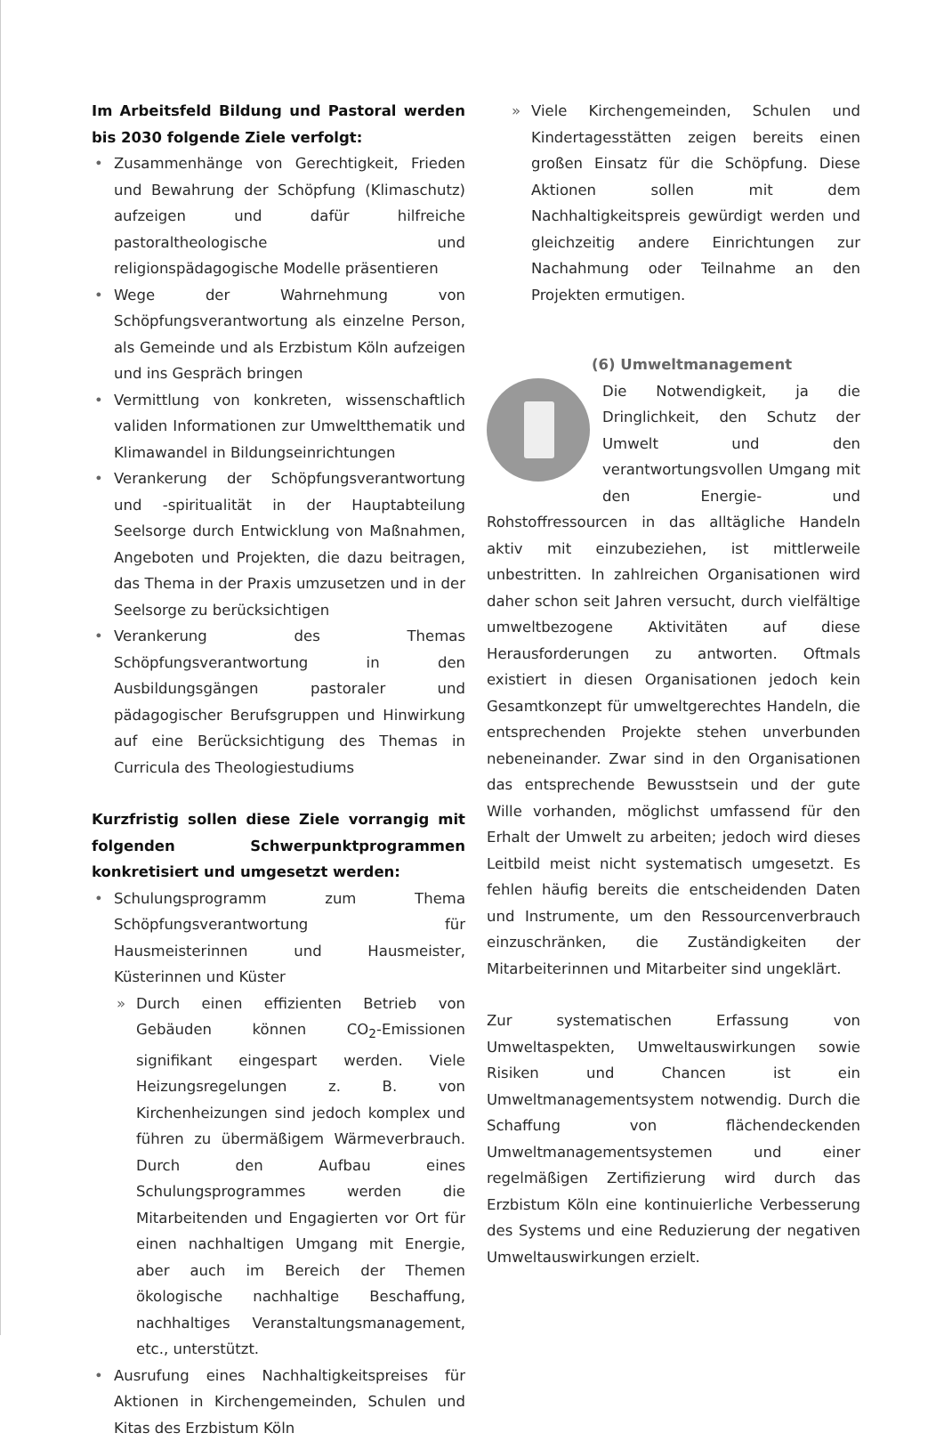Im Arbeitsfeld Bildung und Pastoral werden bis 2030 folgende Ziele verfolgt:
• Zusammenhänge von Gerechtigkeit, Frieden und Bewahrung der Schöpfung (Klimaschutz) aufzeigen und dafür hilfreiche pastoraltheologische und religionspädagogische Modelle präsentieren
• Wege der Wahrnehmung von Schöpfungsverantwortung als einzelne Person, als Gemeinde und als Erzbistum Köln aufzeigen und ins Gespräch bringen
• Vermittlung von konkreten, wissenschaftlich validen Informationen zur Umweltthematik und Klimawandel in Bildungseinrichtungen
• Verankerung der Schöpfungsverantwortung und -spiritualität in der Hauptabteilung Seelsorge durch Entwicklung von Maßnahmen, Angeboten und Projekten, die dazu beitragen, das Thema in der Praxis umzusetzen und in der Seelsorge zu berücksichtigen
• Verankerung des Themas Schöpfungsverantwortung in den Ausbildungsgängen pastoraler und pädagogischer Berufsgruppen und Hinwirkung auf eine Berücksichtigung des Themas in Curricula des Theologiestudiums
Kurzfristig sollen diese Ziele vorrangig mit folgenden Schwerpunktprogrammen konkretisiert und umgesetzt werden:
• Schulungsprogramm zum Thema Schöpfungsverantwortung für Hausmeisterinnen und Hausmeister, Küsterinnen und Küster
» Durch einen effizienten Betrieb von Gebäuden können CO<sub>2</sub>-Emissionen signifikant eingespart werden. Viele Heizungsregelungen z. B. von Kirchenheizungen sind jedoch komplex und führen zu übermäßigem Wärmeverbrauch. Durch den Aufbau eines Schulungsprogrammes werden die Mitarbeitenden und Engagierten vor Ort für einen nachhaltigen Umgang mit Energie, aber auch im Bereich der Themen ökologische nachhaltige Beschaffung, nachhaltiges Veranstaltungsmanagement, etc., unterstützt.
• Ausrufung eines Nachhaltigkeitspreises für Aktionen in Kirchengemeinden, Schulen und Kitas des Erzbistum Köln
» Viele Kirchengemeinden, Schulen und Kindertagesstätten zeigen bereits einen großen Einsatz für die Schöpfung. Diese Aktionen sollen mit dem Nachhaltigkeitspreis gewürdigt werden und gleichzeitig andere Einrichtungen zur Nachahmung oder Teilnahme an den Projekten ermutigen.
(6) Umweltmanagement
Die Notwendigkeit, ja die Dringlichkeit, den Schutz der Umwelt und den verantwortungsvollen Umgang mit den Energie- und Rohstoffressourcen in das alltägliche Handeln aktiv mit einzubeziehen, ist mittlerweile unbestritten. In zahlreichen Organisationen wird daher schon seit Jahren versucht, durch vielfältige umweltbezogene Aktivitäten auf diese Herausforderungen zu antworten. Oftmals existiert in diesen Organisationen jedoch kein Gesamtkonzept für umweltgerechtes Handeln, die entsprechenden Projekte stehen unverbunden nebeneinander. Zwar sind in den Organisationen das entsprechende Bewusstsein und der gute Wille vorhanden, möglichst umfassend für den Erhalt der Umwelt zu arbeiten; jedoch wird dieses Leitbild meist nicht systematisch umgesetzt. Es fehlen häufig bereits die entscheidenden Daten und Instrumente, um den Ressourcenverbrauch einzuschränken, die Zuständigkeiten der Mitarbeiterinnen und Mitarbeiter sind ungeklärt.
Zur systematischen Erfassung von Umweltaspekten, Umweltauswirkungen sowie Risiken und Chancen ist ein Umweltmanagementsystem notwendig. Durch die Schaffung von flächendeckenden Umweltmanagementsystemen und einer regelmäßigen Zertifizierung wird durch das Erzbistum Köln eine kontinuierliche Verbesserung des Systems und eine Reduzierung der negativen Umweltauswirkungen erzielt.